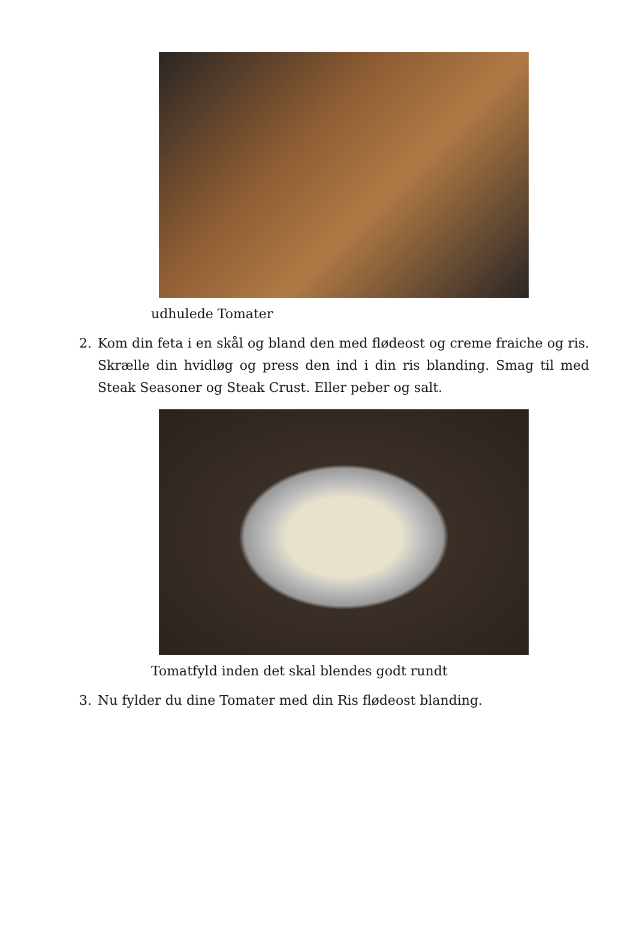udhulede Tomater
2. Kom din feta i en skål og bland den med flødeost og creme fraiche og ris. Skrælle din hvidløg og press den ind i din ris blanding. Smag til med Steak Seasoner og Steak Crust. Eller peber og salt.
Tomatfyld inden det skal blendes godt rundt
3. Nu fylder du dine Tomater med din Ris flødeost blanding.